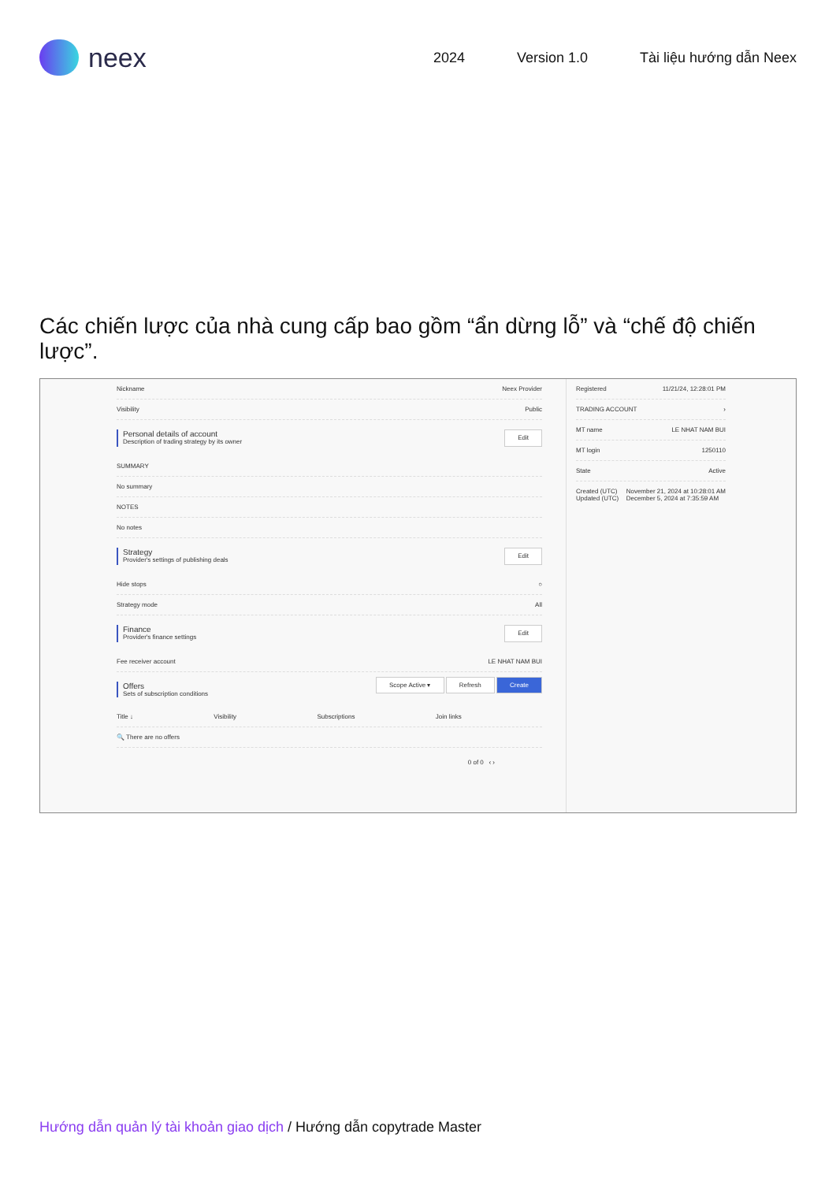neex
2024 Version 1.0 Tài liệu hướng dẫn Neex
Các chiến lược của nhà cung cấp bao gồm “ẩn dừng lỗ” và “chế độ chiến lược”.
Nickname Neex Provider
Visibility Public
Personal details of account
Description of trading strategy by its owner
Edit
SUMMARY
No summary
NOTES
No notes
Strategy
Provider's settings of publishing deals
Edit
Hide stops ○
Strategy mode All
Finance
Provider's finance settings
Edit
Fee receiver account LE NHAT NAM BUI
Offers
Sets of subscription conditions
Scope Active ▾ Refresh Create
Title ↓ Visibility Subscriptions Join links
🔍 There are no offers
0 of 0 ‹ ›
Registered 11/21/24, 12:28:01 PM
TRADING ACCOUNT ›
MT name LE NHAT NAM BUI
MT login 1250110
State Active
Created (UTC)
Updated (UTC) November 21, 2024 at 10:28:01 AM
December 5, 2024 at 7:35:59 AM
Hướng dẫn quản lý tài khoản giao dịch / Hướng dẫn copytrade Master